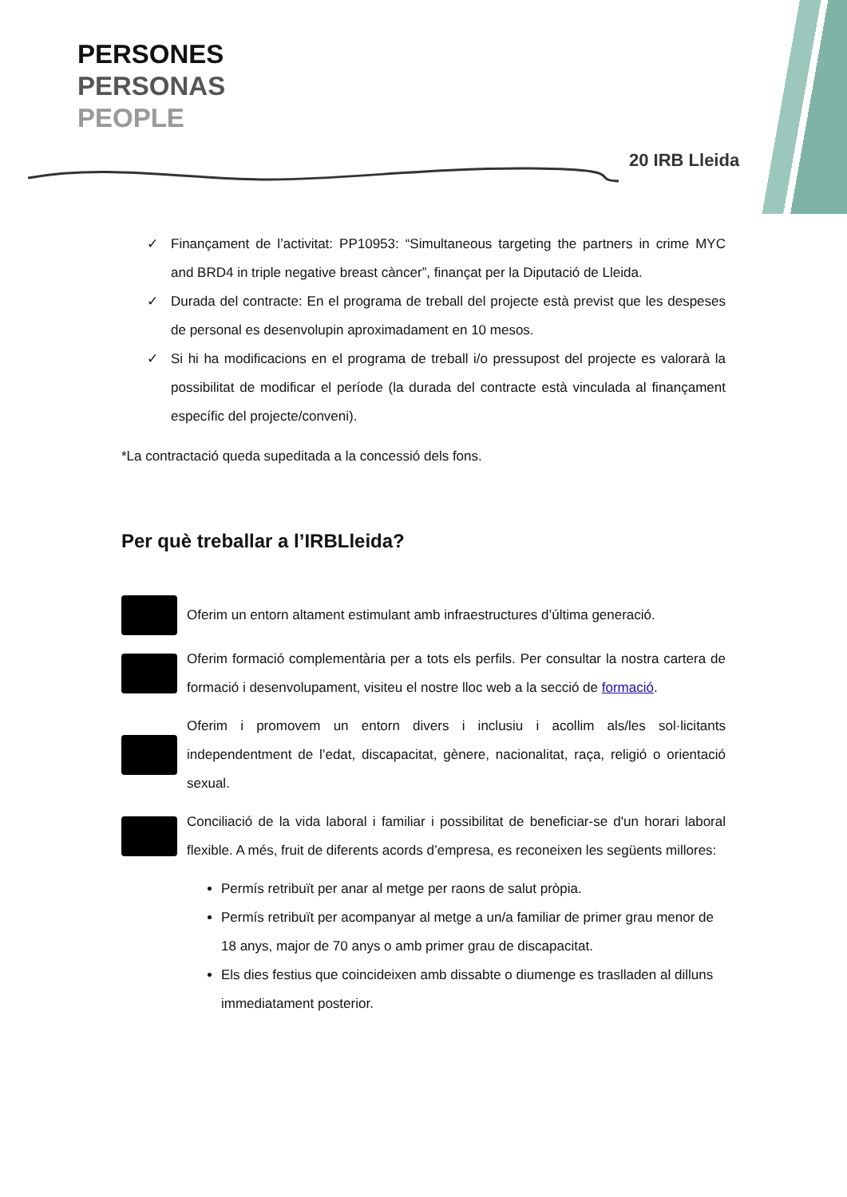PERSONES
PERSONAS
PEOPLE
20 IRB Lleida
✓ Finançament de l’activitat: PP10953: “Simultaneous targeting the partners in crime MYC and BRD4 in triple negative breast càncer”, finançat per la Diputació de Lleida.
✓ Durada del contracte: En el programa de treball del projecte està previst que les despeses de personal es desenvolupin aproximadament en 10 mesos.
✓ Si hi ha modificacions en el programa de treball i/o pressupost del projecte es valorarà la possibilitat de modificar el període (la durada del contracte està vinculada al finançament específic del projecte/conveni).
*La contractació queda supeditada a la concessió dels fons.
Per què treballar a l’IRBLleida?
Oferim un entorn altament estimulant amb infraestructures d’última generació.
Oferim formació complementària per a tots els perfils. Per consultar la nostra cartera de formació i desenvolupament, visiteu el nostre lloc web a la secció de formació.
Oferim i promovem un entorn divers i inclusiu i acollim als/les sol·licitants independentment de l’edat, discapacitat, gènere, nacionalitat, raça, religió o orientació sexual.
Conciliació de la vida laboral i familiar i possibilitat de beneficiar-se d'un horari laboral flexible. A més, fruit de diferents acords d’empresa, es reconeixen les següents millores:
Permís retribuït per anar al metge per raons de salut pròpia.
Permís retribuït per acompanyar al metge a un/a familiar de primer grau menor de 18 anys, major de 70 anys o amb primer grau de discapacitat.
Els dies festius que coincideixen amb dissabte o diumenge es traslladen al dilluns immediatament posterior.